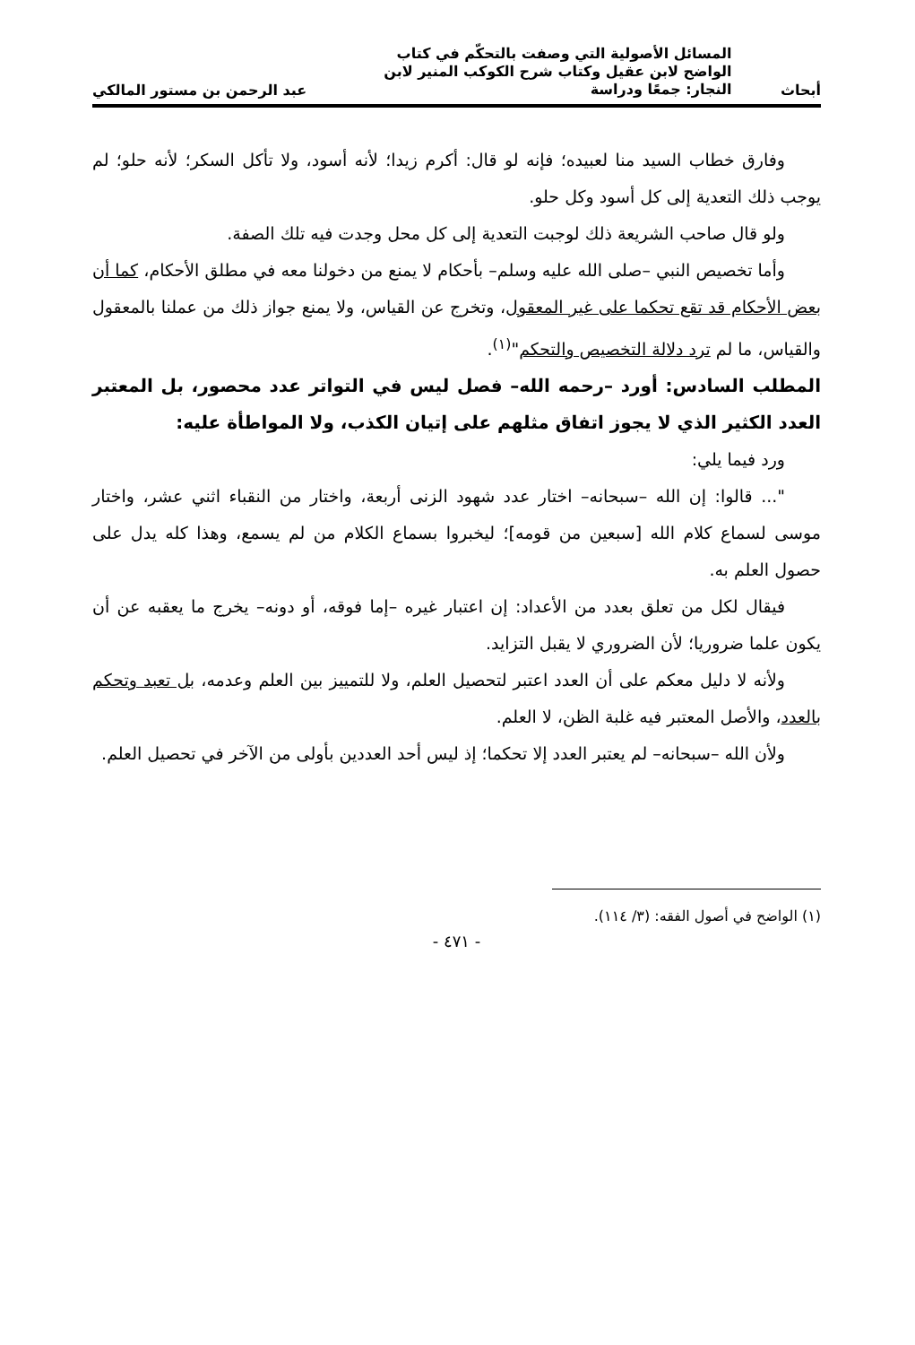أبحاث
المسائل الأصولية التي وصفت بالتحكّم في كتاب الواضح لابن عقيل وكتاب شرح الكوكب المنير لابن النجار: جمعًا ودراسة
عبد الرحمن بن مستور المالكي
وفارق خطاب السيد منا لعبيده؛ فإنه لو قال: أكرم زيدا؛ لأنه أسود، ولا تأكل السكر؛ لأنه حلو؛ لم يوجب ذلك التعدية إلى كل أسود وكل حلو.
ولو قال صاحب الشريعة ذلك لوجبت التعدية إلى كل محل وجدت فيه تلك الصفة.
وأما تخصيص النبي –صلى الله عليه وسلم– بأحكام لا يمنع من دخولنا معه في مطلق الأحكام، كما أن بعض الأحكام قد تقع تحكما على غير المعقول، وتخرج عن القياس، ولا يمنع جواز ذلك من عملنا بالمعقول والقياس، ما لم ترد دلالة التخصيص والتحكم"<sup>(١)</sup>.
المطلب السادس: أورد –رحمه الله– فصل ليس في التواتر عدد محصور، بل المعتبر العدد الكثير الذي لا يجوز اتفاق مثلهم على إتيان الكذب، ولا المواطأة عليه:
ورد فيما يلي:
"... قالوا: إن الله –سبحانه– اختار عدد شهود الزنى أربعة، واختار من النقباء اثني عشر، واختار موسى لسماع كلام الله [سبعين من قومه]؛ ليخبروا بسماع الكلام من لم يسمع، وهذا كله يدل على حصول العلم به.
فيقال لكل من تعلق بعدد من الأعداد: إن اعتبار غيره –إما فوقه، أو دونه– يخرج ما يعقبه عن أن يكون علما ضروريا؛ لأن الضروري لا يقبل التزايد.
ولأنه لا دليل معكم على أن العدد اعتبر لتحصيل العلم، ولا للتمييز بين العلم وعدمه، بل تعبد وتحكم بالعدد، والأصل المعتبر فيه غلبة الظن، لا العلم.
ولأن الله –سبحانه– لم يعتبر العدد إلا تحكما؛ إذ ليس أحد العددين بأولى من الآخر في تحصيل العلم.
(١) الواضح في أصول الفقه: (٣/ ١١٤).
- ٤٧١ -